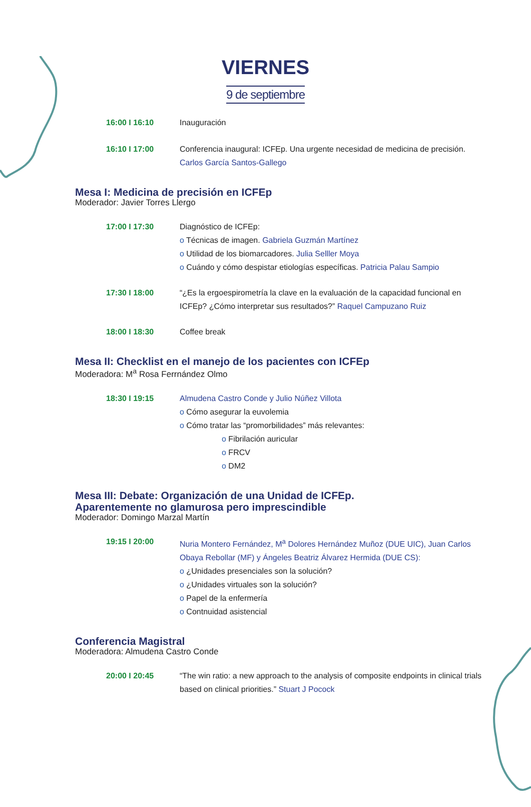VIERNES
9 de septiembre
16:00 I 16:10 Inauguración
16:10 I 17:00 Conferencia inaugural: ICFEp. Una urgente necesidad de medicina de precisión.
Carlos García Santos-Gallego
Mesa I: Medicina de precisión en ICFEp
Moderador: Javier Torres Llergo
17:00 I 17:30 Diagnóstico de ICFEp:
o Técnicas de imagen. Gabriela Guzmán Martínez
o Utilidad de los biomarcadores. Julia Selller Moya
o Cuándo y cómo despistar etiologías específicas. Patricia Palau Sampio
17:30 I 18:00 “¿Es la ergoespirometría la clave en la evaluación de la capacidad funcional en ICFEp? ¿Cómo interpretar sus resultados?” Raquel Campuzano Ruiz
18:00 I 18:30 Coffee break
Mesa II: Checklist en el manejo de los pacientes con ICFEp
Moderadora: M<sup>a</sup> Rosa Ferrnández Olmo
18:30 I 19:15 Almudena Castro Conde y Julio Núñez Villota
o Cómo asegurar la euvolemia
o Cómo tratar las “promorbilidades” más relevantes:
o Fibrilación auricular
o FRCV
o DM2
Mesa III: Debate: Organización de una Unidad de ICFEp.
Aparentemente no glamurosa pero imprescindible
Moderador: Domingo Marzal Martín
19:15 I 20:00 Nuria Montero Fernández, M<sup>a</sup> Dolores Hernández Muñoz (DUE UIC), Juan Carlos Obaya Rebollar (MF) y Ángeles Beatriz Álvarez Hermida (DUE CS):
o ¿Unidades presenciales son la solución?
o ¿Unidades virtuales son la solución?
o Papel de la enfermería
o Contnuidad asistencial
Conferencia Magistral
Moderadora: Almudena Castro Conde
20:00 I 20:45 “The win ratio: a new approach to the analysis of composite endpoints in clinical trials based on clinical priorities.” Stuart J Pocock